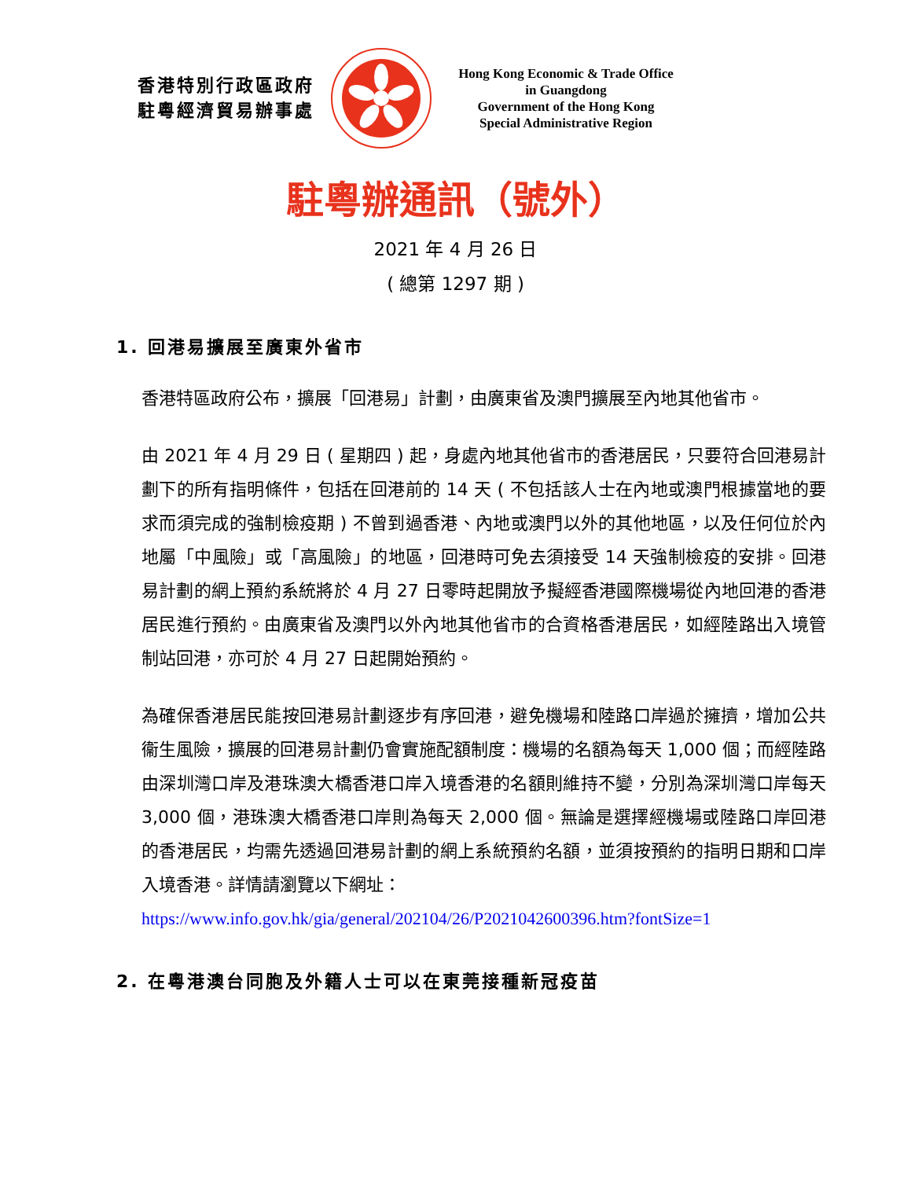香港特別行政區政府
駐粵經濟貿易辦事處
Hong Kong Economic & Trade Office
in Guangdong
Government of the Hong Kong
Special Administrative Region
駐粵辦通訊（號外）
2021 年 4 月 26 日
( 總第 1297 期 )
1. 回港易擴展至廣東外省市
香港特區政府公布，擴展「回港易」計劃，由廣東省及澳門擴展至內地其他省市。
由 2021 年 4 月 29 日 ( 星期四 ) 起，身處內地其他省市的香港居民，只要符合回港易計劃下的所有指明條件，包括在回港前的 14 天 ( 不包括該人士在內地或澳門根據當地的要求而須完成的強制檢疫期 ) 不曾到過香港、內地或澳門以外的其他地區，以及任何位於內地屬「中風險」或「高風險」的地區，回港時可免去須接受 14 天強制檢疫的安排。回港易計劃的網上預約系統將於 4 月 27 日零時起開放予擬經香港國際機場從內地回港的香港居民進行預約。由廣東省及澳門以外內地其他省市的合資格香港居民，如經陸路出入境管制站回港，亦可於 4 月 27 日起開始預約。
為確保香港居民能按回港易計劃逐步有序回港，避免機場和陸路口岸過於擁擠，增加公共衞生風險，擴展的回港易計劃仍會實施配額制度：機場的名額為每天 1,000 個；而經陸路由深圳灣口岸及港珠澳大橋香港口岸入境香港的名額則維持不變，分別為深圳灣口岸每天 3,000 個，港珠澳大橋香港口岸則為每天 2,000 個。無論是選擇經機場或陸路口岸回港的香港居民，均需先透過回港易計劃的網上系統預約名額，並須按預約的指明日期和口岸入境香港。詳情請瀏覽以下網址：
https://www.info.gov.hk/gia/general/202104/26/P2021042600396.htm?fontSize=1
2. 在粵港澳台同胞及外籍人士可以在東莞接種新冠疫苗